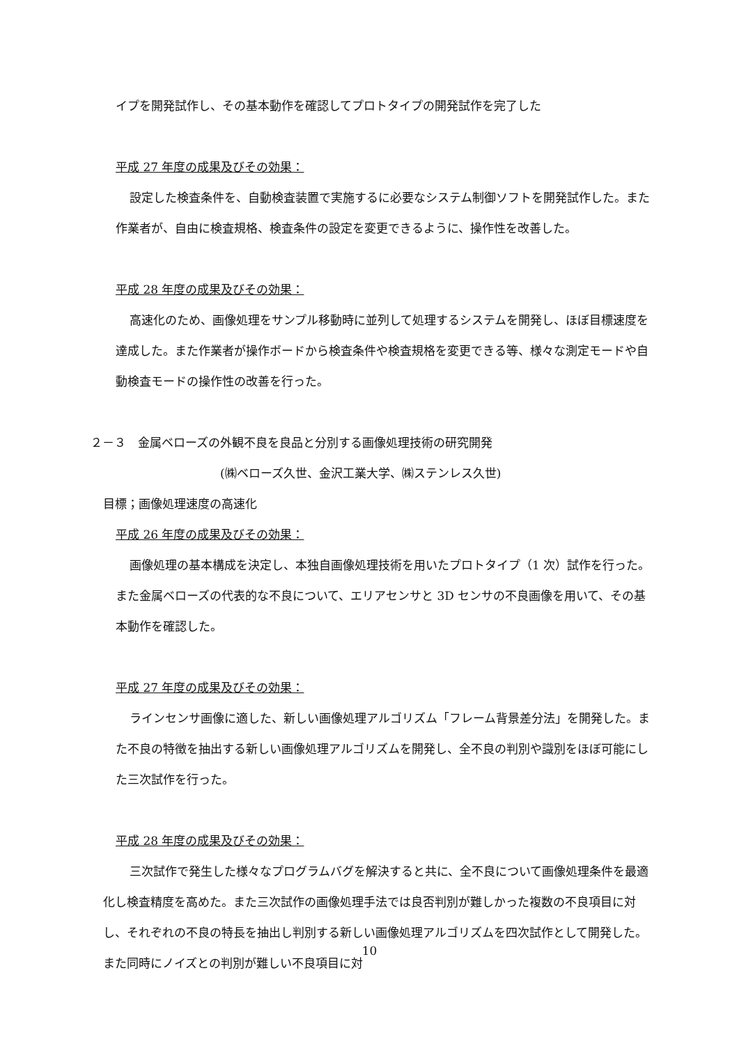イプを開発試作し、その基本動作を確認してプロトタイプの開発試作を完了した
平成 27 年度の成果及びその効果：
設定した検査条件を、自動検査装置で実施するに必要なシステム制御ソフトを開発試作した。また作業者が、自由に検査規格、検査条件の設定を変更できるように、操作性を改善した。
平成 28 年度の成果及びその効果：
高速化のため、画像処理をサンプル移動時に並列して処理するシステムを開発し、ほぼ目標速度を達成した。また作業者が操作ボードから検査条件や検査規格を変更できる等、様々な測定モードや自動検査モードの操作性の改善を行った。
２－３　金属ベローズの外観不良を良品と分別する画像処理技術の研究開発
(㈱ベローズ久世、金沢工業大学、㈱ステンレス久世)
目標；画像処理速度の高速化
平成 26 年度の成果及びその効果：
画像処理の基本構成を決定し、本独自画像処理技術を用いたプロトタイプ（1 次）試作を行った。また金属ベローズの代表的な不良について、エリアセンサと 3D センサの不良画像を用いて、その基本動作を確認した。
平成 27 年度の成果及びその効果：
ラインセンサ画像に適した、新しい画像処理アルゴリズム「フレーム背景差分法」を開発した。また不良の特徴を抽出する新しい画像処理アルゴリズムを開発し、全不良の判別や識別をほぼ可能にした三次試作を行った。
平成 28 年度の成果及びその効果：
三次試作で発生した様々なプログラムバグを解決すると共に、全不良について画像処理条件を最適化し検査精度を高めた。また三次試作の画像処理手法では良否判別が難しかった複数の不良項目に対し、それぞれの不良の特長を抽出し判別する新しい画像処理アルゴリズムを四次試作として開発した。また同時にノイズとの判別が難しい不良項目に対
10